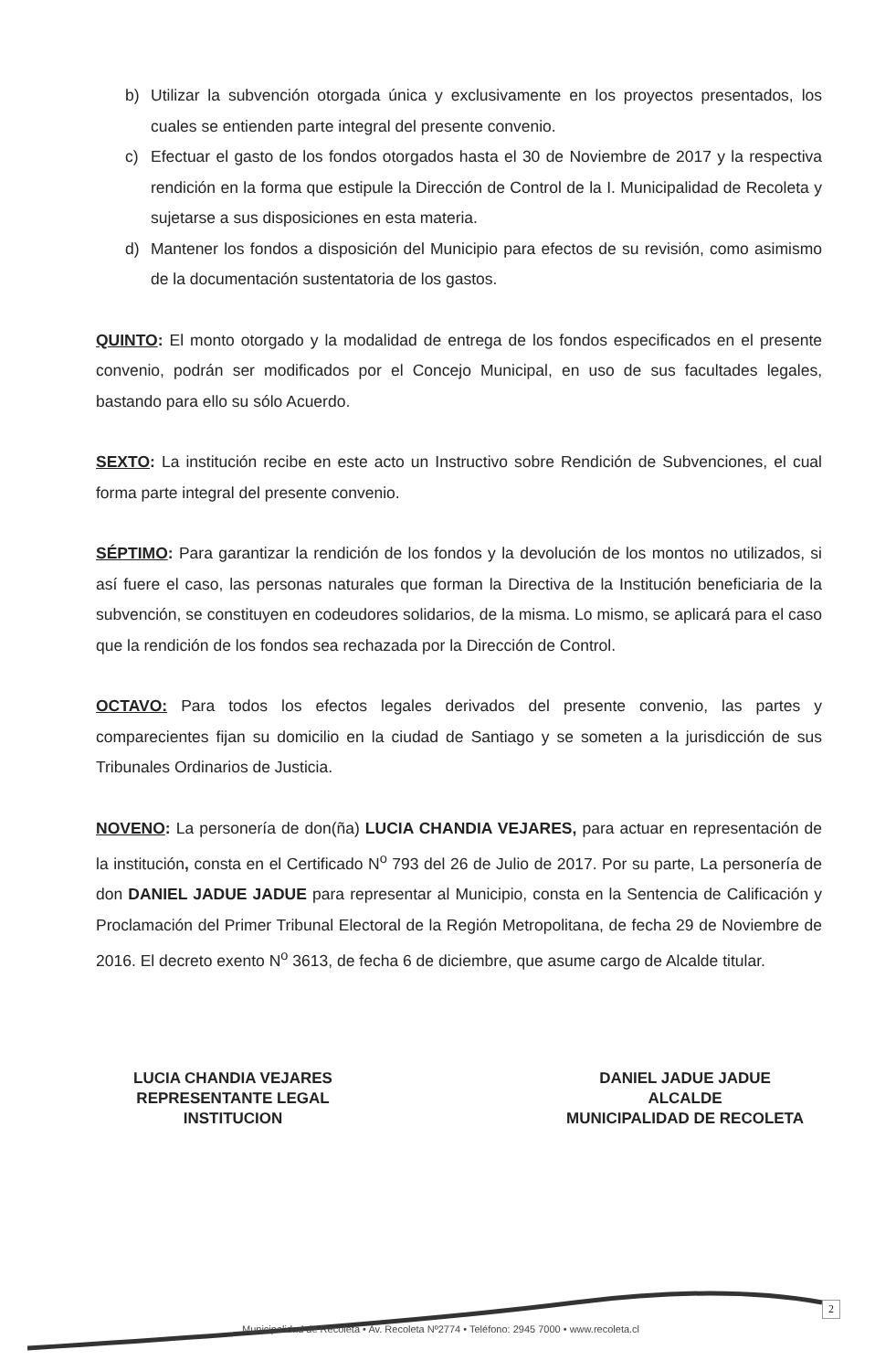b) Utilizar la subvención otorgada única y exclusivamente en los proyectos presentados, los cuales se entienden parte integral del presente convenio.
c) Efectuar el gasto de los fondos otorgados hasta el 30 de Noviembre de 2017 y la respectiva rendición en la forma que estipule la Dirección de Control de la I. Municipalidad de Recoleta y sujetarse a sus disposiciones en esta materia.
d) Mantener los fondos a disposición del Municipio para efectos de su revisión, como asimismo de la documentación sustentatoria de los gastos.
QUINTO: El monto otorgado y la modalidad de entrega de los fondos especificados en el presente convenio, podrán ser modificados por el Concejo Municipal, en uso de sus facultades legales, bastando para ello su sólo Acuerdo.
SEXTO: La institución recibe en este acto un Instructivo sobre Rendición de Subvenciones, el cual forma parte integral del presente convenio.
SÉPTIMO: Para garantizar la rendición de los fondos y la devolución de los montos no utilizados, si así fuere el caso, las personas naturales que forman la Directiva de la Institución beneficiaria de la subvención, se constituyen en codeudores solidarios, de la misma. Lo mismo, se aplicará para el caso que la rendición de los fondos sea rechazada por la Dirección de Control.
OCTAVO: Para todos los efectos legales derivados del presente convenio, las partes y comparecientes fijan su domicilio en la ciudad de Santiago y se someten a la jurisdicción de sus Tribunales Ordinarios de Justicia.
NOVENO: La personería de don(ña) LUCIA CHANDIA VEJARES, para actuar en representación de la institución, consta en el Certificado N<sup>o</sup> 793 del 26 de Julio de 2017. Por su parte, La personería de don DANIEL JADUE JADUE para representar al Municipio, consta en la Sentencia de Calificación y Proclamación del Primer Tribunal Electoral de la Región Metropolitana, de fecha 29 de Noviembre de 2016. El decreto exento N<sup>o</sup> 3613, de fecha 6 de diciembre, que asume cargo de Alcalde titular.
LUCIA CHANDIA VEJARES
REPRESENTANTE LEGAL
INSTITUCION
DANIEL JADUE JADUE
ALCALDE
MUNICIPALIDAD DE RECOLETA
Municipalidad de Recoleta • Av. Recoleta Nº2774 • Teléfono: 2945 7000 • www.recoleta.cl
2